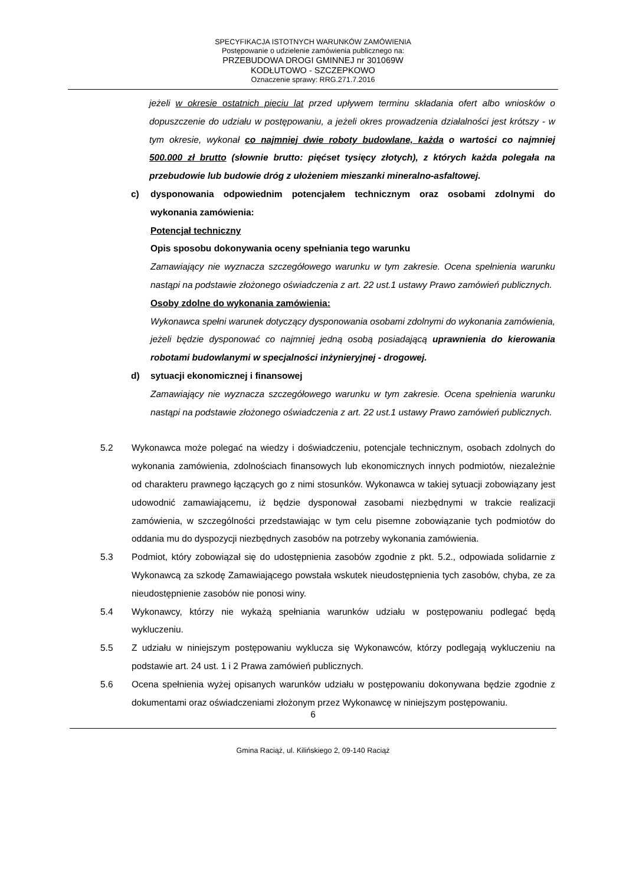SPECYFIKACJA ISTOTNYCH WARUNKÓW ZAMÓWIENIA
Postępowanie o udzielenie zamówienia publicznego na:
PRZEBUDOWA DROGI GMINNEJ nr 301069W
KODŁUTOWO - SZCZEPKOWO
Oznaczenie sprawy: RRG.271.7.2016
jeżeli w okresie ostatnich pięciu lat przed upływem terminu składania ofert albo wniosków o dopuszczenie do udziału w postępowaniu, a jeżeli okres prowadzenia działalności jest krótszy - w tym okresie, wykonał co najmniej dwie roboty budowlane, każda o wartości co najmniej 500.000 zł brutto (słownie brutto: pięćset tysięcy złotych), z których każda polegała na przebudowie lub budowie dróg z ułożeniem mieszanki mineralno-asfaltowej.
c) dysponowania odpowiednim potencjałem technicznym oraz osobami zdolnymi do wykonania zamówienia:
Potencjał techniczny
Opis sposobu dokonywania oceny spełniania tego warunku
Zamawiający nie wyznacza szczegółowego warunku w tym zakresie. Ocena spełnienia warunku nastąpi na podstawie złożonego oświadczenia z art. 22 ust.1 ustawy Prawo zamówień publicznych.
Osoby zdolne do wykonania zamówienia:
Wykonawca spełni warunek dotyczący dysponowania osobami zdolnymi do wykonania zamówienia, jeżeli będzie dysponować co najmniej jedną osobą posiadającą uprawnienia do kierowania robotami budowlanymi w specjalności inżynieryjnej - drogowej.
d) sytuacji ekonomicznej i finansowej
Zamawiający nie wyznacza szczegółowego warunku w tym zakresie. Ocena spełnienia warunku nastąpi na podstawie złożonego oświadczenia z art. 22 ust.1 ustawy Prawo zamówień publicznych.
5.2 Wykonawca może polegać na wiedzy i doświadczeniu, potencjale technicznym, osobach zdolnych do wykonania zamówienia, zdolnościach finansowych lub ekonomicznych innych podmiotów, niezależnie od charakteru prawnego łączących go z nimi stosunków. Wykonawca w takiej sytuacji zobowiązany jest udowodnić zamawiającemu, iż będzie dysponował zasobami niezbędnymi w trakcie realizacji zamówienia, w szczególności przedstawiając w tym celu pisemne zobowiązanie tych podmiotów do oddania mu do dyspozycji niezbędnych zasobów na potrzeby wykonania zamówienia.
5.3 Podmiot, który zobowiązał się do udostępnienia zasobów zgodnie z pkt. 5.2., odpowiada solidarnie z Wykonawcą za szkodę Zamawiającego powstała wskutek nieudostępnienia tych zasobów, chyba, ze za nieudostępnienie zasobów nie ponosi winy.
5.4 Wykonawcy, którzy nie wykażą spełniania warunków udziału w postępowaniu podlegać będą wykluczeniu.
5.5 Z udziału w niniejszym postępowaniu wyklucza się Wykonawców, którzy podlegają wykluczeniu na podstawie art. 24 ust. 1 i 2 Prawa zamówień publicznych.
5.6 Ocena spełnienia wyżej opisanych warunków udziału w postępowaniu dokonywana będzie zgodnie z dokumentami oraz oświadczeniami złożonym przez Wykonawcę w niniejszym postępowaniu.
6
Gmina Raciąż, ul. Kilińskiego 2, 09-140 Raciąż